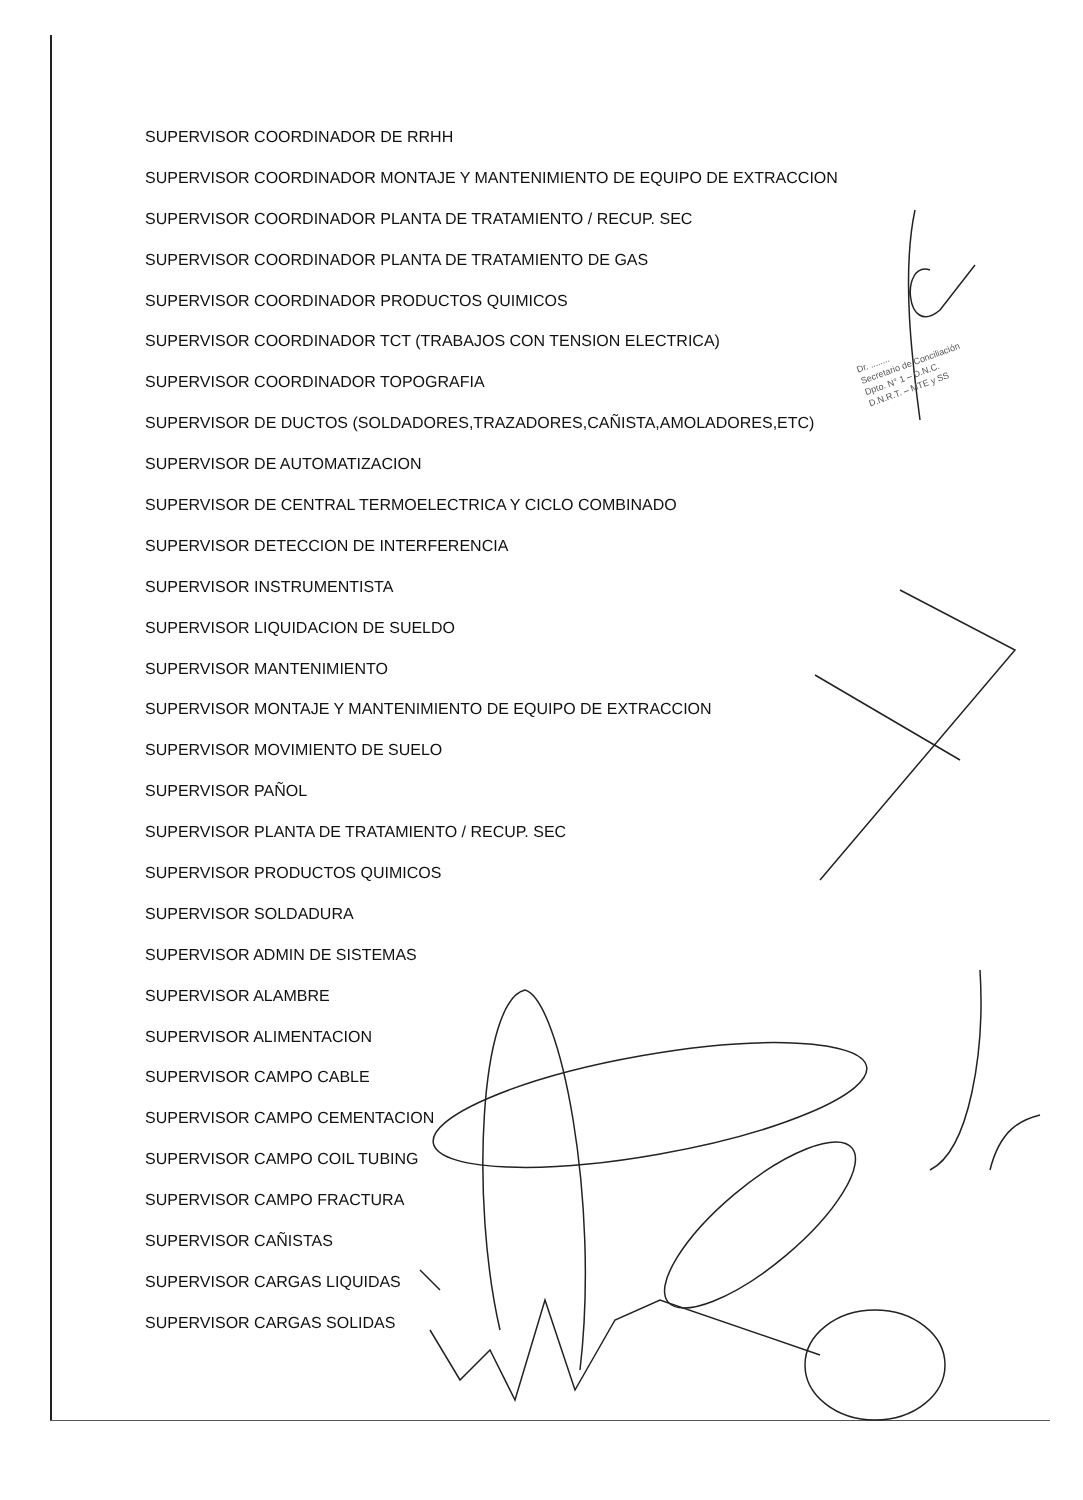Dr. ........
Secretario de Conciliación
Dpto. N° 1 – D.N.C.
D.N.R.T. – MTE y SS
SUPERVISOR COORDINADOR DE RRHH
SUPERVISOR COORDINADOR MONTAJE Y MANTENIMIENTO DE EQUIPO DE EXTRACCION
SUPERVISOR COORDINADOR PLANTA DE TRATAMIENTO / RECUP. SEC
SUPERVISOR COORDINADOR PLANTA DE TRATAMIENTO DE GAS
SUPERVISOR COORDINADOR PRODUCTOS QUIMICOS
SUPERVISOR COORDINADOR TCT (TRABAJOS CON TENSION ELECTRICA)
SUPERVISOR COORDINADOR TOPOGRAFIA
SUPERVISOR DE DUCTOS (SOLDADORES,TRAZADORES,CAÑISTA,AMOLADORES,ETC)
SUPERVISOR DE AUTOMATIZACION
SUPERVISOR DE CENTRAL TERMOELECTRICA Y CICLO COMBINADO
SUPERVISOR DETECCION DE INTERFERENCIA
SUPERVISOR INSTRUMENTISTA
SUPERVISOR LIQUIDACION DE SUELDO
SUPERVISOR MANTENIMIENTO
SUPERVISOR MONTAJE Y MANTENIMIENTO DE EQUIPO DE EXTRACCION
SUPERVISOR MOVIMIENTO DE SUELO
SUPERVISOR PAÑOL
SUPERVISOR PLANTA DE TRATAMIENTO / RECUP. SEC
SUPERVISOR PRODUCTOS QUIMICOS
SUPERVISOR SOLDADURA
SUPERVISOR ADMIN DE SISTEMAS
SUPERVISOR ALAMBRE
SUPERVISOR ALIMENTACION
SUPERVISOR CAMPO CABLE
SUPERVISOR CAMPO CEMENTACION
SUPERVISOR CAMPO COIL TUBING
SUPERVISOR CAMPO FRACTURA
SUPERVISOR CAÑISTAS
SUPERVISOR CARGAS LIQUIDAS
SUPERVISOR CARGAS SOLIDAS